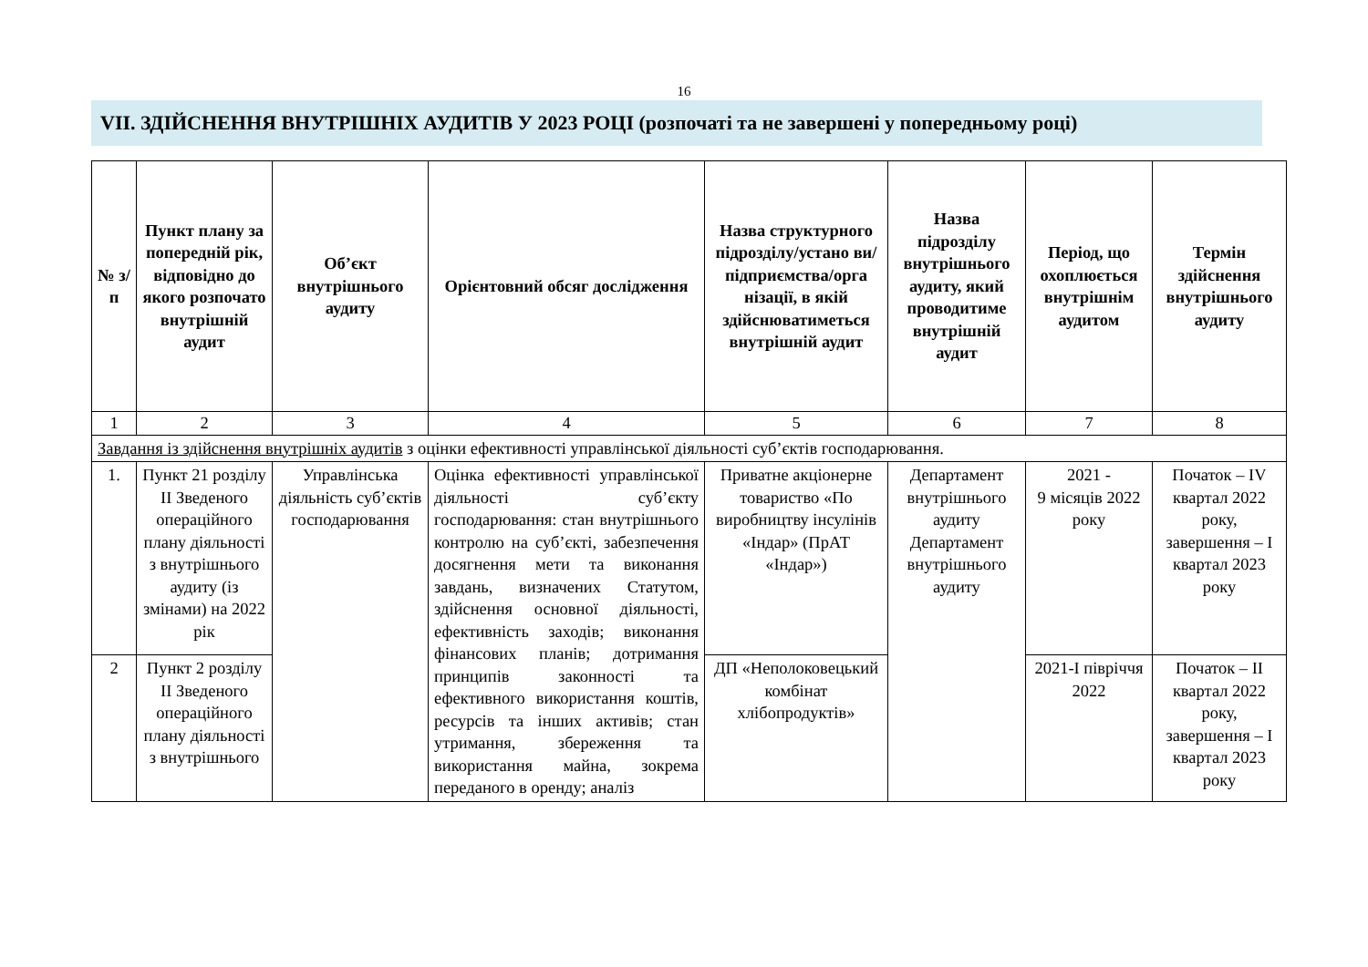16
VІІ. ЗДІЙСНЕННЯ ВНУТРІШНІХ АУДИТІВ У 2023 РОЦІ (розпочаті та не завершені у попередньому році)
| № з/п | Пункт плану за попередній рік, відповідно до якого розпочато внутрішній аудит | Об’єкт внутрішнього аудиту | Орієнтовний обсяг дослідження | Назва структурного підрозділу/устано ви/ підприємства/орга нізації, в якій здійснюватиметься внутрішній аудит | Назва підрозділу внутрішнього аудиту, який проводитиме внутрішній аудит | Період, що охоплюється внутрішнім аудитом | Термін здійснення внутрішнього аудиту |
| --- | --- | --- | --- | --- | --- | --- | --- |
| 1 | 2 | 3 | 4 | 5 | 6 | 7 | 8 |
| Завдання із здійснення внутрішніх аудитів з оцінки ефективності управлінської діяльності суб’єктів господарювання. | | | | | | | |
| 1. | Пункт 21 розділу ІІ Зведеного операційного плану діяльності з внутрішнього аудиту (із змінами) на 2022 рік | Управлінська діяльність суб’єктів господарювання | Оцінка ефективності управлінської діяльності суб’єкту господарювання: стан внутрішнього контролю на суб’єкті, забезпечення досягнення мети та виконання завдань, визначених Статутом, здійснення основної діяльності, ефективність заходів; виконання фінансових планів; дотримання принципів законності та ефективного використання коштів, ресурсів та інших активів; стан утримання, збереження та використання майна, зокрема переданого в оренду; аналіз | Приватне акціонерне товариство «По виробництву інсулінів «Індар» (ПрАТ «Індар») | Департамент внутрішнього аудиту Департамент внутрішнього аудиту | 2021 - 9 місяців 2022 року | Початок – ІV квартал 2022 року, завершення – І квартал 2023 року |
| 2 | Пункт 2 розділу ІІ Зведеного операційного плану діяльності з внутрішнього | | | ДП «Неполоковецький комбінат хлібопродуктів» | | 2021-І півріччя 2022 | Початок – ІІ квартал 2022 року, завершення – І квартал 2023 року |